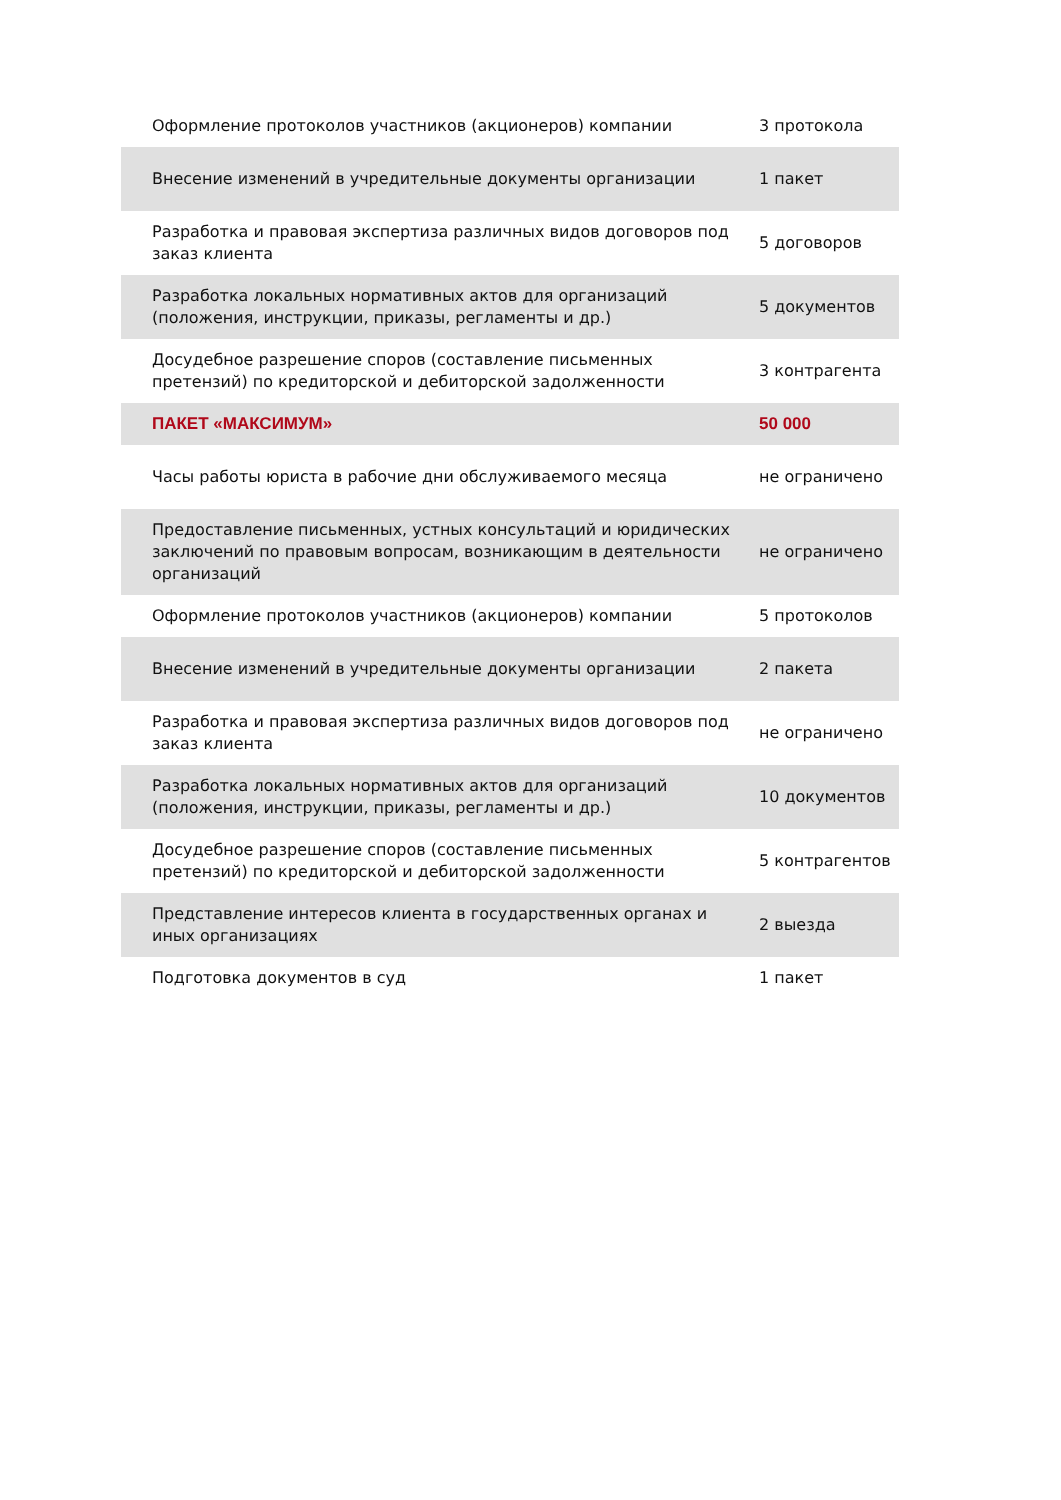| Оформление протоколов участников (акционеров) компании | 3 протокола |
| Внесение изменений в учредительные документы организации | 1 пакет |
| Разработка и правовая экспертиза различных видов договоров под заказ клиента | 5 договоров |
| Разработка локальных нормативных актов для организаций (положения, инструкции, приказы, регламенты и др.) | 5 документов |
| Досудебное разрешение споров (составление письменных претензий) по кредиторской и дебиторской задолженности | 3 контрагента |
| ПАКЕТ «МАКСИМУМ» | 50 000 |
| Часы работы юриста в рабочие дни обслуживаемого месяца | не ограничено |
| Предоставление письменных, устных консультаций и юридических заключений по правовым вопросам, возникающим в деятельности организаций | не ограничено |
| Оформление протоколов участников (акционеров) компании | 5 протоколов |
| Внесение изменений в учредительные документы организации | 2 пакета |
| Разработка и правовая экспертиза различных видов договоров под заказ клиента | не ограничено |
| Разработка локальных нормативных актов для организаций (положения, инструкции, приказы, регламенты и др.) | 10 документов |
| Досудебное разрешение споров (составление письменных претензий) по кредиторской и дебиторской задолженности | 5 контрагентов |
| Представление интересов клиента в государственных органах и иных организациях | 2 выезда |
| Подготовка документов в суд | 1 пакет |